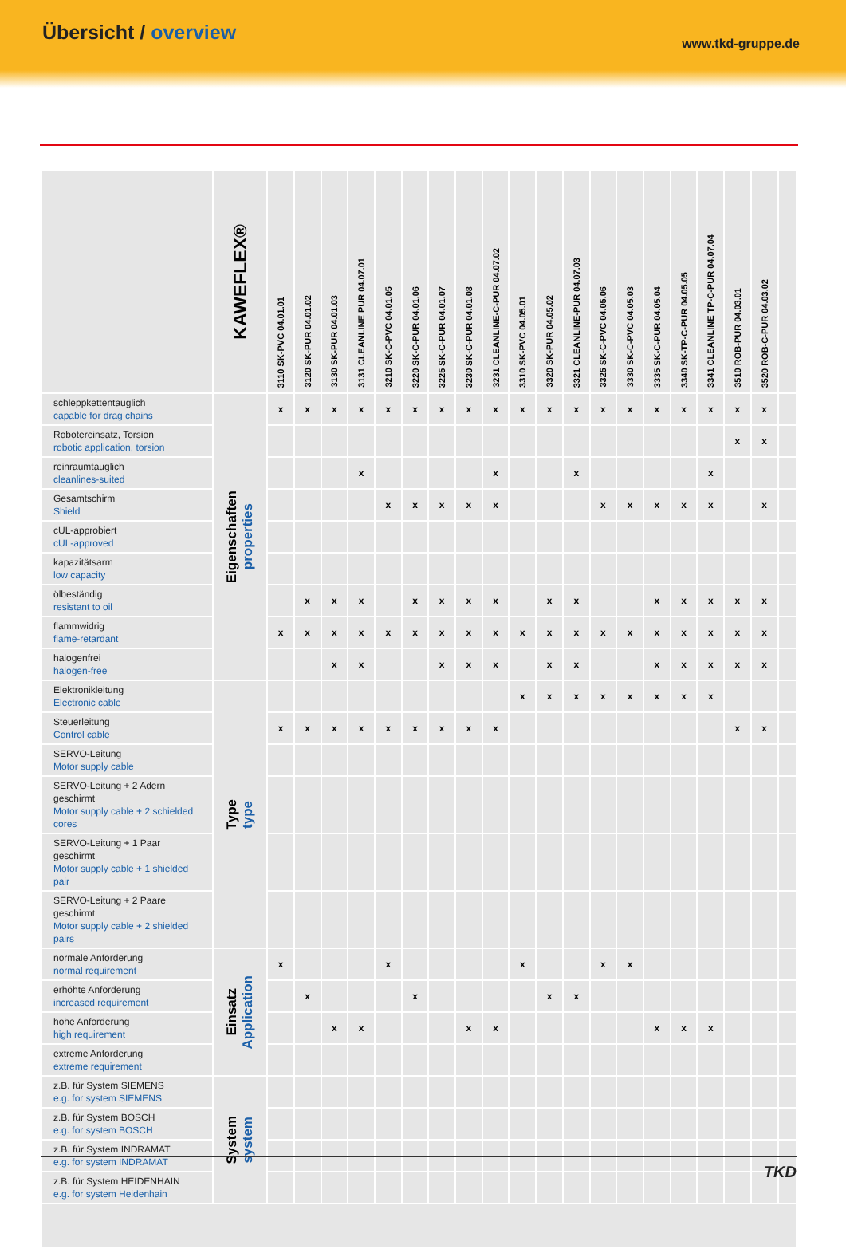Übersicht / overview
www.tkd-gruppe.de
| | KAWEFLEX® | 3110 SK-PVC 04.01.01 | 3120 SK-PUR 04.01.02 | 3130 SK-PUR 04.01.03 | 3131 CLEANLINE PUR 04.07.01 | 3210 SK-C-PVC 04.01.05 | 3220 SK-C-PUR 04.01.06 | 3225 SK-C-PUR 04.01.07 | 3230 SK-C-PUR 04.01.08 | 3231 CLEANLINE-C-PUR 04.07.02 | 3310 SK-PVC 04.05.01 | 3320 SK-PUR 04.05.02 | 3321 CLEANLINE-PUR 04.07.03 | 3325 SK-C-PVC 04.05.06 | 3330 SK-C-PVC 04.05.03 | 3335 SK-C-PUR 04.05.04 | 3340 SK-TP-C-PUR 04.05.05 | 3341 CLEANLINE TP-C-PUR 04.07.04 | 3510 ROB-PUR 04.03.01 | 3520 ROB-C-PUR 04.03.02 | |
| --- | --- | --- | --- | --- | --- | --- | --- | --- | --- | --- | --- | --- | --- | --- | --- | --- | --- | --- | --- | --- | --- |
| schleppkettentauglich capable for drag chains | Eigenschaften properties | x | x | x | x | x | x | x | x | x | x | x | x | x | x | x | x | x | x | x | |
| Robotereinsatz, Torsion robotic application, torsion | | | | | | | | | | | | | | | | | | | x | x | |
| reinraumtauglich cleanlines-suited | | | | | x | | | | | x | | | x | | | | | x | | | |
| Gesamtschirm Shield | | | | | | x | x | x | x | x | | | | x | x | x | x | x | | x | |
| cUL-approbiert cUL-approved | | | | | | | | | | | | | | | | | | | | | |
| kapazitätsarm low capacity | | | | | | | | | | | | | | | | | | | | | |
| ölbeständig resistant to oil | | | x | x | x | | x | x | x | x | | x | x | | | x | x | x | x | x | |
| flammwidrig flame-retardant | | x | x | x | x | x | x | x | x | x | x | x | x | x | x | x | x | x | x | x | |
| halogenfrei halogen-free | | | | x | x | | | x | x | x | | x | x | | | x | x | x | x | x | |
| Elektronikleitung Electronic cable | Type type | | | | | | | | | | x | x | x | x | x | x | x | x | | | |
| Steuerleitung Control cable | | x | x | x | x | x | x | x | x | x | | | | | | | | | x | x | |
| SERVO-Leitung Motor supply cable | | | | | | | | | | | | | | | | | | | | | |
| SERVO-Leitung + 2 Adern geschirmt Motor supply cable + 2 schielded cores | | | | | | | | | | | | | | | | | | | | | |
| SERVO-Leitung + 1 Paar geschirmt Motor supply cable + 1 shielded pair | | | | | | | | | | | | | | | | | | | | | |
| SERVO-Leitung + 2 Paare geschirmt Motor supply cable + 2 shielded pairs | | | | | | | | | | | | | | | | | | | | | |
| normale Anforderung normal requirement | Einsatz Application | x | | | | x | | | | | x | | | x | x | | | | | | |
| erhöhte Anforderung increased requirement | | | x | | | | x | | | | | x | x | | | | | | | | |
| hohe Anforderung high requirement | | | | x | x | | | | x | x | | | | | | x | x | x | | | |
| extreme Anforderung extreme requirement | | | | | | | | | | | | | | | | | | | | | |
| z.B. für System SIEMENS e.g. for system SIEMENS | System system | | | | | | | | | | | | | | | | | | | | |
| z.B. für System BOSCH e.g. for system BOSCH | | | | | | | | | | | | | | | | | | | | | |
| z.B. für System INDRAMAT e.g. for system INDRAMAT | | | | | | | | | | | | | | | | | | | | | |
| z.B. für System HEIDENHAIN e.g. for system Heidenhain | | | | | | | | | | | | | | | | | | | | | |
TKD